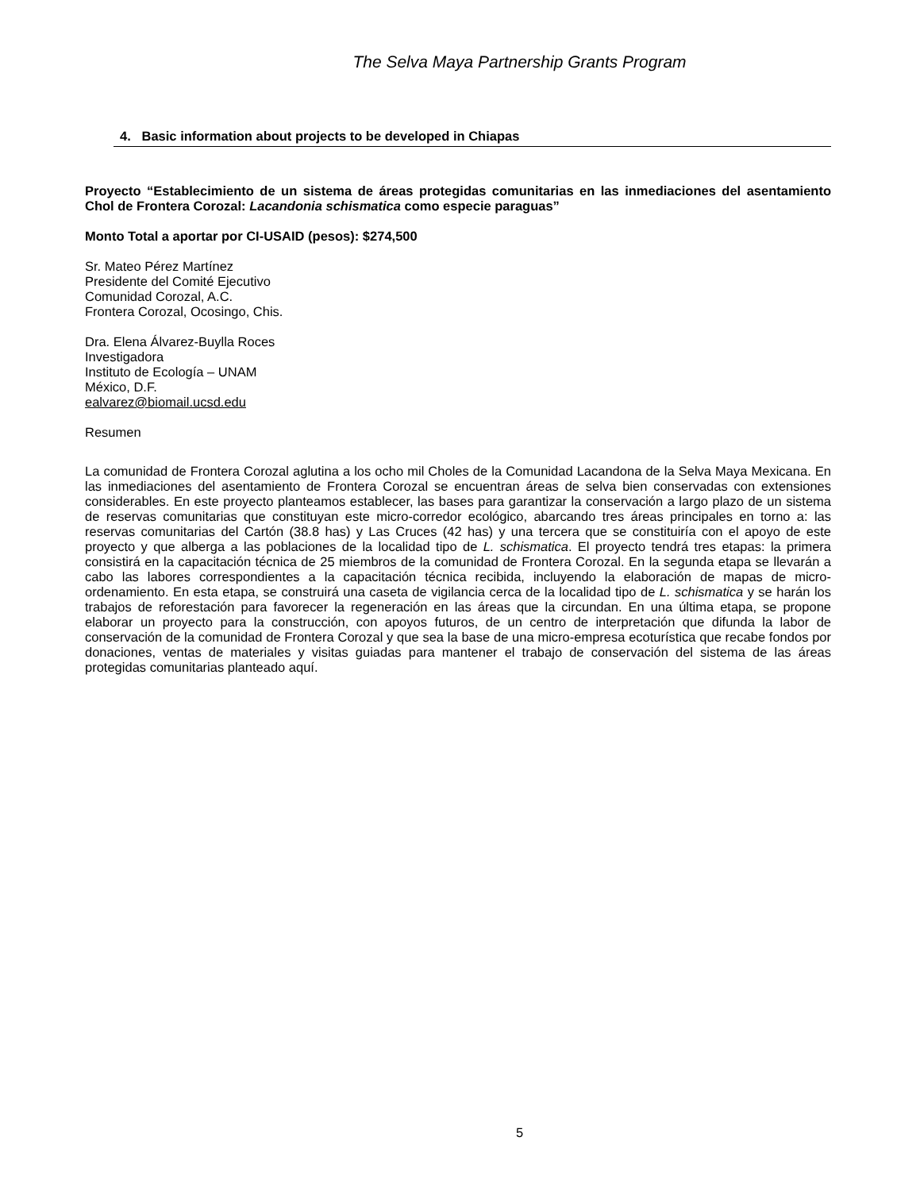The Selva Maya Partnership Grants Program
4. Basic information about projects to be developed in Chiapas
Proyecto “Establecimiento de un sistema de áreas protegidas comunitarias en las inmediaciones del asentamiento Chol de Frontera Corozal: Lacandonia schismatica como especie paraguas”
Monto Total a aportar por CI-USAID (pesos): $274,500
Sr. Mateo Pérez Martínez
Presidente del Comité Ejecutivo
Comunidad Corozal, A.C.
Frontera Corozal, Ocosingo, Chis.
Dra. Elena Álvarez-Buylla Roces
Investigadora
Instituto de Ecología – UNAM
México, D.F.
ealvarez@biomail.ucsd.edu
Resumen
La comunidad de Frontera Corozal aglutina a los ocho mil Choles de la Comunidad Lacandona de la Selva Maya Mexicana. En las inmediaciones del asentamiento de Frontera Corozal se encuentran áreas de selva bien conservadas con extensiones considerables. En este proyecto planteamos establecer, las bases para garantizar la conservación a largo plazo de un sistema de reservas comunitarias que constituyan este micro-corredor ecológico, abarcando tres áreas principales en torno a: las reservas comunitarias del Cartón (38.8 has) y Las Cruces (42 has) y una tercera que se constituiría con el apoyo de este proyecto y que alberga a las poblaciones de la localidad tipo de L. schismatica. El proyecto tendrá tres etapas: la primera consistirá en la capacitación técnica de 25 miembros de la comunidad de Frontera Corozal. En la segunda etapa se llevarán a cabo las labores correspondientes a la capacitación técnica recibida, incluyendo la elaboración de mapas de micro-ordenamiento. En esta etapa, se construirá una caseta de vigilancia cerca de la localidad tipo de L. schismatica y se harán los trabajos de reforestación para favorecer la regeneración en las áreas que la circundan. En una última etapa, se propone elaborar un proyecto para la construcción, con apoyos futuros, de un centro de interpretación que difunda la labor de conservación de la comunidad de Frontera Corozal y que sea la base de una micro-empresa ecoturística que recabe fondos por donaciones, ventas de materiales y visitas guiadas para mantener el trabajo de conservación del sistema de las áreas protegidas comunitarias planteado aquí.
5